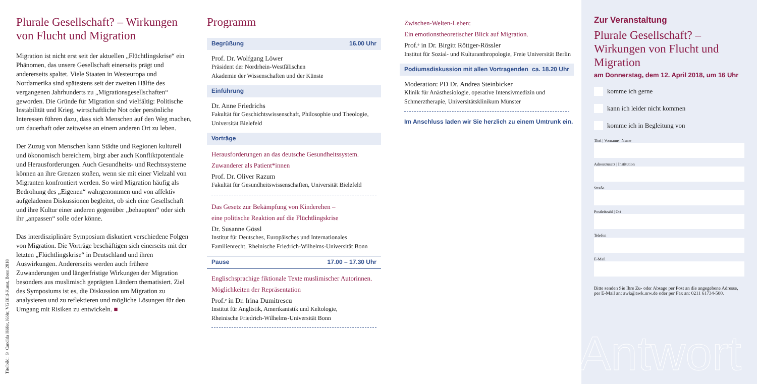Plurale Gesellschaft? – Wirkungen von Flucht und Migration
Migration ist nicht erst seit der aktuellen „Flüchtlingskrise“ ein Phänomen, das unsere Gesellschaft einerseits prägt und andererseits spaltet. Viele Staaten in Westeuropa und Nordamerika sind spätestens seit der zweiten Hälfte des vergangenen Jahrhunderts zu „Migrationsgesellschaften“ geworden. Die Gründe für Migration sind vielfältig: Politische Instabilität und Krieg, wirtschaftliche Not oder persönliche Interessen führen dazu, dass sich Menschen auf den Weg machen, um dauerhaft oder zeitweise an einem anderen Ort zu leben.
Der Zuzug von Menschen kann Städte und Regionen kulturell und ökonomisch bereichern, birgt aber auch Konfliktpotentiale und Herausforderungen. Auch Gesundheits- und Rechtssysteme können an ihre Grenzen stoßen, wenn sie mit einer Vielzahl von Migranten konfrontiert werden. So wird Migration häufig als Bedrohung des „Eigenen“ wahrgenommen und von affektiv aufgeladenen Diskussionen begleitet, ob sich eine Gesellschaft und ihre Kultur einer anderen gegenüber „behaupten“ oder sich ihr „anpassen“ solle oder könne.
Das interdisziplinäre Symposium diskutiert verschiedene Folgen von Migration. Die Vorträge beschäftigen sich einerseits mit der letzten „Flüchtlingskrise“ in Deutschland und ihren Auswirkungen. Andererseits werden auch frühere Zuwanderungen und längerfristige Wirkungen der Migration besonders aus muslimisch geprägten Ländern thematisiert. Ziel des Symposiums ist es, die Diskussion um Migration zu analysieren und zu reflektieren und mögliche Lösungen für den Umgang mit Risiken zu entwickeln. ■
Titelbild: © Candida Höfer, Köln; VG Bild-Kunst, Bonn 2018
Programm
Begrüßung 16.00 Uhr
Prof. Dr. Wolfgang Löwer
Präsident der Nordrhein-Westfälischen
Akademie der Wissenschaften und der Künste
Einführung
Dr. Anne Friedrichs
Fakultät für Geschichtswissenschaft, Philosophie und Theologie, Universität Bielefeld
Vorträge
Herausforderungen an das deutsche Gesundheitssystem.
Zuwanderer als Patient*innen
Prof. Dr. Oliver Razum
Fakultät für Gesundheitswissenschaften, Universität Bielefeld
Das Gesetz zur Bekämpfung von Kinderehen –
eine politische Reaktion auf die Flüchtlingskrise
Dr. Susanne Gössl
Institut für Deutsches, Europäisches und Internationales Familienrecht, Rheinische Friedrich-Wilhelms-Universität Bonn
Pause 17.00 – 17.30 Uhr
Englischsprachige fiktionale Texte muslimischer Autorinnen.
Möglichkeiten der Repräsentation
Prof.ᵉ in Dr. Irina Dumitrescu
Institut für Anglistik, Amerikanistik und Keltologie,
Rheinische Friedrich-Wilhelms-Universität Bonn
Zwischen-Welten-Leben:
Ein emotionstheoretischer Blick auf Migration.
Prof.ᵉ in Dr. Birgitt Röttger-Rössler
Institut für Sozial- und Kulturanthropologie, Freie Universität Berlin
Podiumsdiskussion mit allen Vortragenden ca. 18.20 Uhr
Moderation: PD Dr. Andrea Steinbicker
Klinik für Anästhesiologie, operative Intensivmedizin und Schmerztherapie, Universitätsklinikum Münster
Im Anschluss laden wir Sie herzlich zu einem Umtrunk ein.
Zur Veranstaltung
Plurale Gesellschaft? – Wirkungen von Flucht und Migration
am Donnerstag, dem 12. April 2018, um 16 Uhr
komme ich gerne
kann ich leider nicht kommen
komme ich in Begleitung von
Titel | Vorname | Name
Adresszusatz | Institution
Straße
Postleitzahl | Ort
Telefon
E-Mail
Bitte senden Sie Ihre Zu- oder Absage per Post an die angegebene Adresse, per E-Mail an: awk@awk.nrw.de oder per Fax an: 0211 61734-500.
Antwort